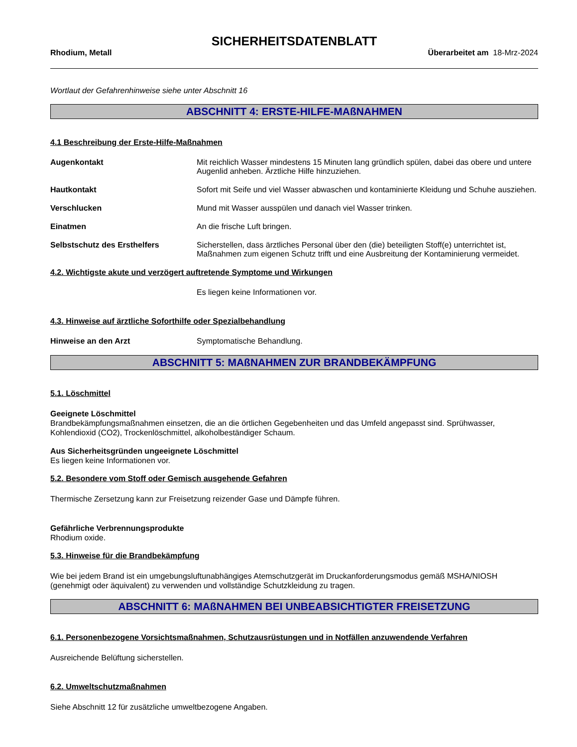SICHERHEITSDATENBLATT
Rhodium, Metall Überarbeitet am 18-Mrz-2024
Wortlaut der Gefahrenhinweise siehe unter Abschnitt 16
ABSCHNITT 4: ERSTE-HILFE-MAßNAHMEN
4.1 Beschreibung der Erste-Hilfe-Maßnahmen
Augenkontakt Mit reichlich Wasser mindestens 15 Minuten lang gründlich spülen, dabei das obere und untere Augenlid anheben. Ärztliche Hilfe hinzuziehen.
Hautkontakt Sofort mit Seife und viel Wasser abwaschen und kontaminierte Kleidung und Schuhe ausziehen.
Verschlucken Mund mit Wasser ausspülen und danach viel Wasser trinken.
Einatmen An die frische Luft bringen.
Selbstschutz des Ersthelfers Sicherstellen, dass ärztliches Personal über den (die) beteiligten Stoff(e) unterrichtet ist, Maßnahmen zum eigenen Schutz trifft und eine Ausbreitung der Kontaminierung vermeidet.
4.2. Wichtigste akute und verzögert auftretende Symptome und Wirkungen
Es liegen keine Informationen vor.
4.3. Hinweise auf ärztliche Soforthilfe oder Spezialbehandlung
Hinweise an den Arzt Symptomatische Behandlung.
ABSCHNITT 5: MAßNAHMEN ZUR BRANDBEKÄMPFUNG
5.1. Löschmittel
Geeignete Löschmittel
Brandbekämpfungsmaßnahmen einsetzen, die an die örtlichen Gegebenheiten und das Umfeld angepasst sind. Sprühwasser, Kohlendioxid (CO2), Trockenlöschmittel, alkoholbeständiger Schaum.
Aus Sicherheitsgründen ungeeignete Löschmittel
Es liegen keine Informationen vor.
5.2. Besondere vom Stoff oder Gemisch ausgehende Gefahren
Thermische Zersetzung kann zur Freisetzung reizender Gase und Dämpfe führen.
Gefährliche Verbrennungsprodukte
Rhodium oxide.
5.3. Hinweise für die Brandbekämpfung
Wie bei jedem Brand ist ein umgebungsluftunabhängiges Atemschutzgerät im Druckanforderungsmodus gemäß MSHA/NIOSH (genehmigt oder äquivalent) zu verwenden und vollständige Schutzkleidung zu tragen.
ABSCHNITT 6: MAßNAHMEN BEI UNBEABSICHTIGTER FREISETZUNG
6.1. Personenbezogene Vorsichtsmaßnahmen, Schutzausrüstungen und in Notfällen anzuwendende Verfahren
Ausreichende Belüftung sicherstellen.
6.2. Umweltschutzmaßnahmen
Siehe Abschnitt 12 für zusätzliche umweltbezogene Angaben.